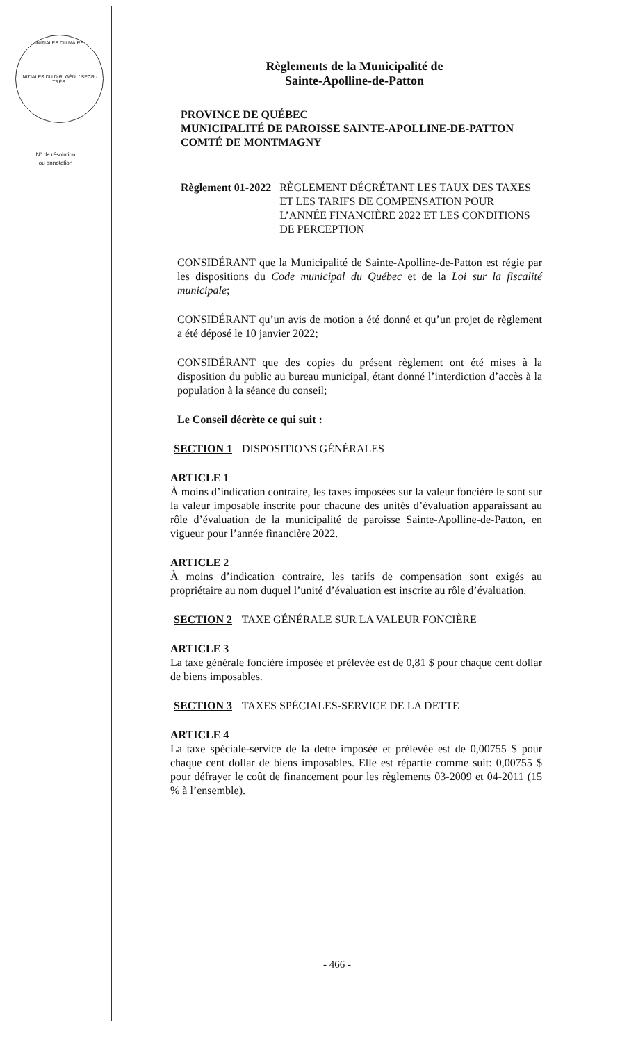INITIALES DU MAIRE
INITIALES DU DIR. GÉN. / SECR.-TRÉS.
N° de résolution
ou annotation
Règlements de la Municipalité de
Sainte-Apolline-de-Patton
PROVINCE DE QUÉBEC
MUNICIPALITÉ DE PAROISSE SAINTE-APOLLINE-DE-PATTON COMTÉ DE MONTMAGNY
Règlement 01-2022 RÈGLEMENT DÉCRÉTANT LES TAUX DES TAXES ET LES TARIFS DE COMPENSATION POUR L’ANNÉE FINANCIÈRE 2022 ET LES CONDITIONS DE PERCEPTION
CONSIDÉRANT que la Municipalité de Sainte-Apolline-de-Patton est régie par les dispositions du Code municipal du Québec et de la Loi sur la fiscalité municipale;
CONSIDÉRANT qu’un avis de motion a été donné et qu’un projet de règlement a été déposé le 10 janvier 2022;
CONSIDÉRANT que des copies du présent règlement ont été mises à la disposition du public au bureau municipal, étant donné l’interdiction d’accès à la population à la séance du conseil;
Le Conseil décrète ce qui suit :
SECTION 1 DISPOSITIONS GÉNÉRALES
ARTICLE 1
À moins d’indication contraire, les taxes imposées sur la valeur foncière le sont sur la valeur imposable inscrite pour chacune des unités d’évaluation apparaissant au rôle d’évaluation de la municipalité de paroisse Sainte-Apolline-de-Patton, en vigueur pour l’année financière 2022.
ARTICLE 2
À moins d’indication contraire, les tarifs de compensation sont exigés au propriétaire au nom duquel l’unité d’évaluation est inscrite au rôle d’évaluation.
SECTION 2 TAXE GÉNÉRALE SUR LA VALEUR FONCIÈRE
ARTICLE 3
La taxe générale foncière imposée et prélevée est de 0,81 $ pour chaque cent dollar de biens imposables.
SECTION 3 TAXES SPÉCIALES-SERVICE DE LA DETTE
ARTICLE 4
La taxe spéciale-service de la dette imposée et prélevée est de 0,00755 $ pour chaque cent dollar de biens imposables. Elle est répartie comme suit: 0,00755 $ pour défrayer le coût de financement pour les règlements 03-2009 et 04-2011 (15 % à l’ensemble).
- 466 -